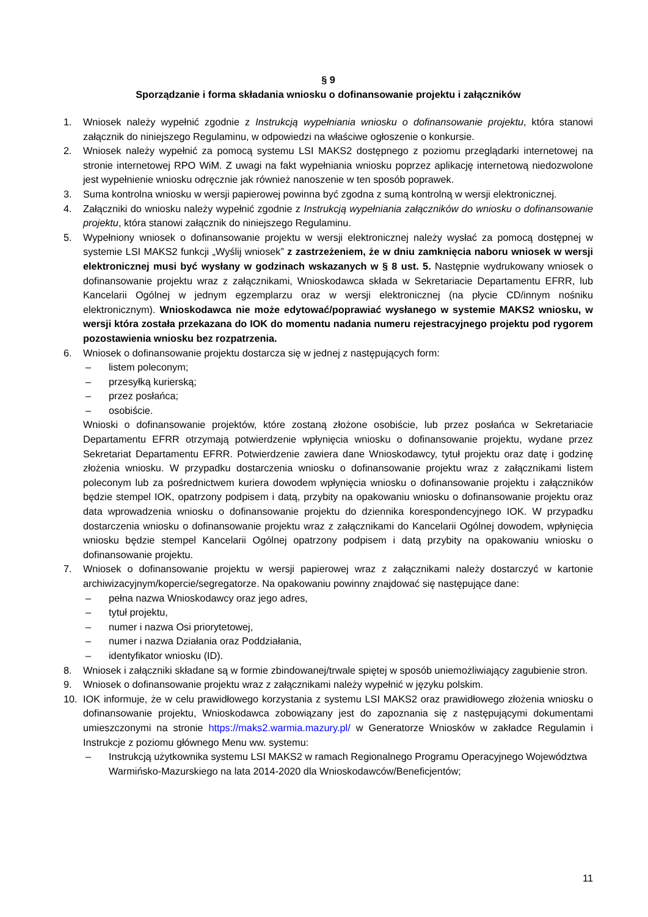§ 9
Sporządzanie i forma składania wniosku o dofinansowanie projektu i załączników
1. Wniosek należy wypełnić zgodnie z Instrukcją wypełniania wniosku o dofinansowanie projektu, która stanowi załącznik do niniejszego Regulaminu, w odpowiedzi na właściwe ogłoszenie o konkursie.
2. Wniosek należy wypełnić za pomocą systemu LSI MAKS2 dostępnego z poziomu przeglądarki internetowej na stronie internetowej RPO WiM. Z uwagi na fakt wypełniania wniosku poprzez aplikację internetową niedozwolone jest wypełnienie wniosku odręcznie jak również nanoszenie w ten sposób poprawek.
3. Suma kontrolna wniosku w wersji papierowej powinna być zgodna z sumą kontrolną w wersji elektronicznej.
4. Załączniki do wniosku należy wypełnić zgodnie z Instrukcją wypełniania załączników do wniosku o dofinansowanie projektu, która stanowi załącznik do niniejszego Regulaminu.
5. Wypełniony wniosek o dofinansowanie projektu w wersji elektronicznej należy wysłać za pomocą dostępnej w systemie LSI MAKS2 funkcji „Wyślij wniosek” z zastrzeżeniem, że w dniu zamknięcia naboru wniosek w wersji elektronicznej musi być wysłany w godzinach wskazanych w § 8 ust. 5. Następnie wydrukowany wniosek o dofinansowanie projektu wraz z załącznikami, Wnioskodawca składa w Sekretariacie Departamentu EFRR, lub Kancelarii Ogólnej w jednym egzemplarzu oraz w wersji elektronicznej (na płycie CD/innym nośniku elektronicznym). Wnioskodawca nie może edytować/poprawiać wysłanego w systemie MAKS2 wniosku, w wersji która została przekazana do IOK do momentu nadania numeru rejestracyjnego projektu pod rygorem pozostawienia wniosku bez rozpatrzenia.
6. Wniosek o dofinansowanie projektu dostarcza się w jednej z następujących form:
– listem poleconym;
– przesyłką kurierską;
– przez posłańca;
– osobiście.
Wnioski o dofinansowanie projektów, które zostaną złożone osobiście, lub przez posłańca w Sekretariacie Departamentu EFRR otrzymają potwierdzenie wpłynięcia wniosku o dofinansowanie projektu, wydane przez Sekretariat Departamentu EFRR. Potwierdzenie zawiera dane Wnioskodawcy, tytuł projektu oraz datę i godzinę złożenia wniosku. W przypadku dostarczenia wniosku o dofinansowanie projektu wraz z załącznikami listem poleconym lub za pośrednictwem kuriera dowodem wpłynięcia wniosku o dofinansowanie projektu i załączników będzie stempel IOK, opatrzony podpisem i datą, przybity na opakowaniu wniosku o dofinansowanie projektu oraz data wprowadzenia wniosku o dofinansowanie projektu do dziennika korespondencyjnego IOK. W przypadku dostarczenia wniosku o dofinansowanie projektu wraz z załącznikami do Kancelarii Ogólnej dowodem, wpłynięcia wniosku będzie stempel Kancelarii Ogólnej opatrzony podpisem i datą przybity na opakowaniu wniosku o dofinansowanie projektu.
7. Wniosek o dofinansowanie projektu w wersji papierowej wraz z załącznikami należy dostarczyć w kartonie archiwizacyjnym/kopercie/segregatorze. Na opakowaniu powinny znajdować się następujące dane:
– pełna nazwa Wnioskodawcy oraz jego adres,
– tytuł projektu,
– numer i nazwa Osi priorytetowej,
– numer i nazwa Działania oraz Poddziałania,
– identyfikator wniosku (ID).
8. Wniosek i załączniki składane są w formie zbindowanej/trwale spiętej w sposób uniemożliwiający zagubienie stron.
9. Wniosek o dofinansowanie projektu wraz z załącznikami należy wypełnić w języku polskim.
10. IOK informuje, że w celu prawidłowego korzystania z systemu LSI MAKS2 oraz prawidłowego złożenia wniosku o dofinansowanie projektu, Wnioskodawca zobowiązany jest do zapoznania się z następującymi dokumentami umieszczonymi na stronie https://maks2.warmia.mazury.pl/ w Generatorze Wniosków w zakładce Regulamin i Instrukcje z poziomu głównego Menu ww. systemu:
– Instrukcją użytkownika systemu LSI MAKS2 w ramach Regionalnego Programu Operacyjnego Województwa Warmińsko-Mazurskiego na lata 2014-2020 dla Wnioskodawców/Beneficjentów;
11